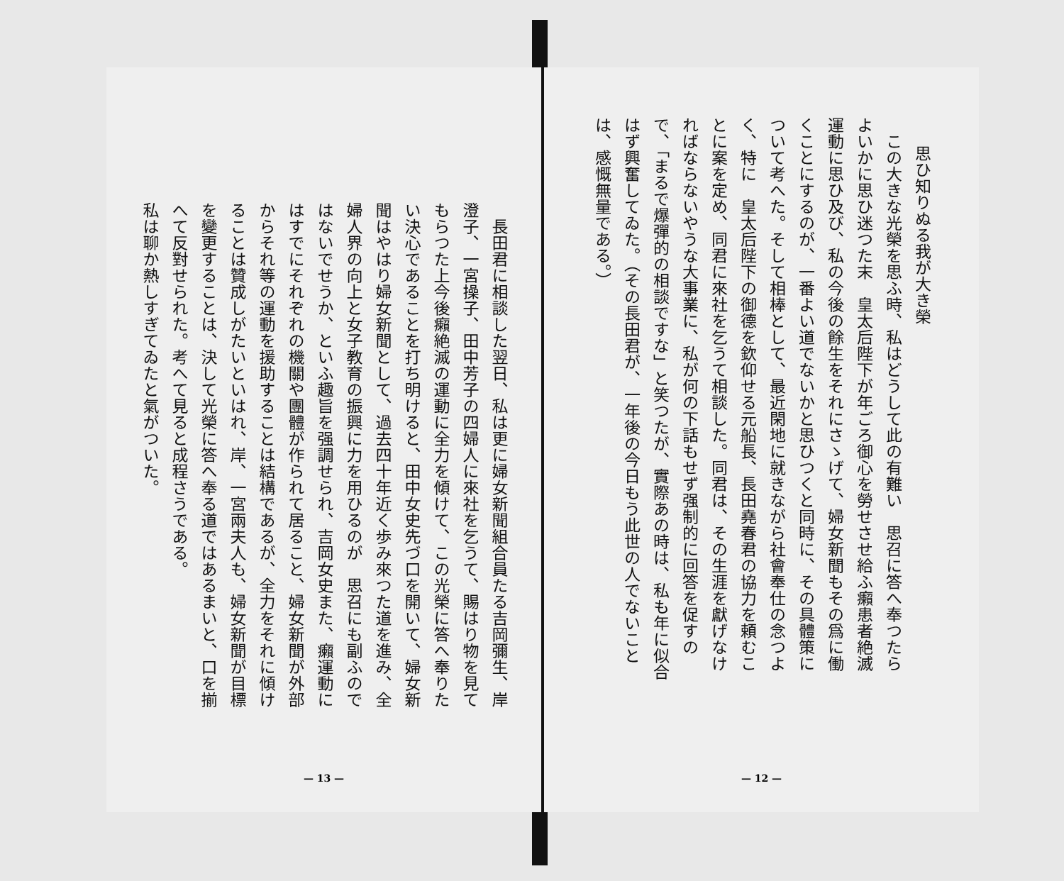思ひ知りぬる我が大き榮
この大きな光榮を思ふ時、私はどうして此の有難い　思召に答へ奉つたらよいかに思ひ迷つた末　皇太后陛下が年ごろ御心を勞せさせ給ふ癩患者絶滅運動に思ひ及び、私の今後の餘生をそれにさゝげて、婦女新聞もその爲に働くことにするのが、一番よい道でないかと思ひつくと同時に、その具體策について考へた。そして相棒として、最近閑地に就きながら社會奉仕の念つよく、特に　皇太后陛下の御德を欽仰せる元船長、長田堯春君の協力を頼むことに案を定め、同君に來社を乞うて相談した。同君は、その生涯を獻げなければならないやうな大事業に、私が何の下話もせず强制的に回答を促すので、「まるで爆彈的の相談ですな」と笑つたが、實際あの時は、私も年に似合はず興奮してゐた。（その長田君が、一年後の今日もう此世の人でないことは、感慨無量である。）
— 12 —
長田君に相談した翌日、私は更に婦女新聞組合員たる吉岡彌生、岸澄子、一宮操子、田中芳子の四婦人に來社を乞うて、賜はり物を見てもらつた上今後癩絶滅の運動に全力を傾けて、この光榮に答へ奉りたい決心であることを打ち明けると、田中女史先づ口を開いて、婦女新聞はやはり婦女新聞として、過去四十年近く歩み來つた道を進み、全婦人界の向上と女子教育の振興に力を用ひるのが　思召にも副ふのではないでせうか、といふ趣旨を强調せられ、吉岡女史また、癩運動にはすでにそれぞれの機關や團體が作られて居ること、婦女新聞が外部からそれ等の運動を援助することは結構であるが、全力をそれに傾けることは贊成しがたいといはれ、岸、一宮兩夫人も、婦女新聞が目標を變更することは、決して光榮に答へ奉る道ではあるまいと、口を揃へて反對せられた。考へて見ると成程さうである。
私は聊か熱しすぎてゐたと氣がついた。
— 13 —